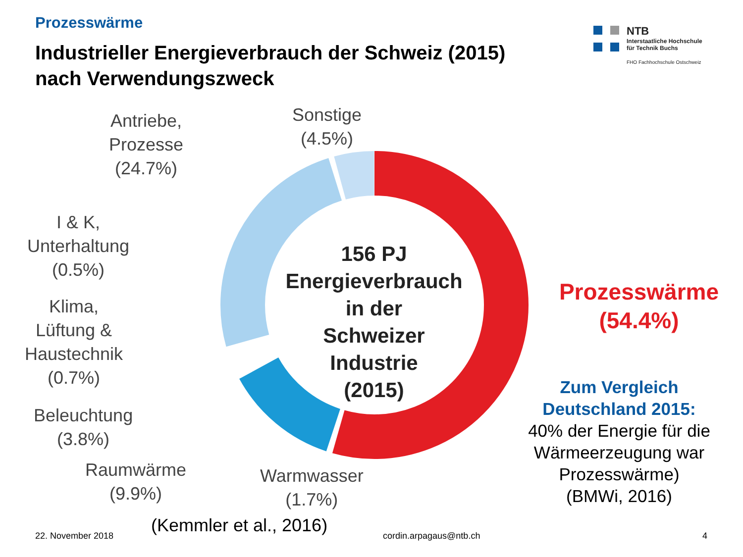Prozesswärme
Industrieller Energieverbrauch der Schweiz (2015)
nach Verwendungszweck
NTB
Interstaatliche Hochschule
für Technik Buchs
FHO Fachhochschule Ostschweiz
Antriebe,
Prozesse
(24.7%)
Sonstige
(4.5%)
I & K,
Unterhaltung
(0.5%)
Klima,
Lüftung &
Haustechnik
(0.7%)
Beleuchtung
(3.8%)
Raumwärme
(9.9%)
Warmwasser
(1.7%)
156 PJ
Energieverbrauch
in der
Schweizer
Industrie
(2015)
Prozesswärme
(54.4%)
Zum Vergleich
Deutschland 2015:
40% der Energie für die Wärmeerzeugung war Prozesswärme)
(BMWi, 2016)
22. November 2018 (Kemmler et al., 2016) cordin.arpagaus@ntb.ch 4